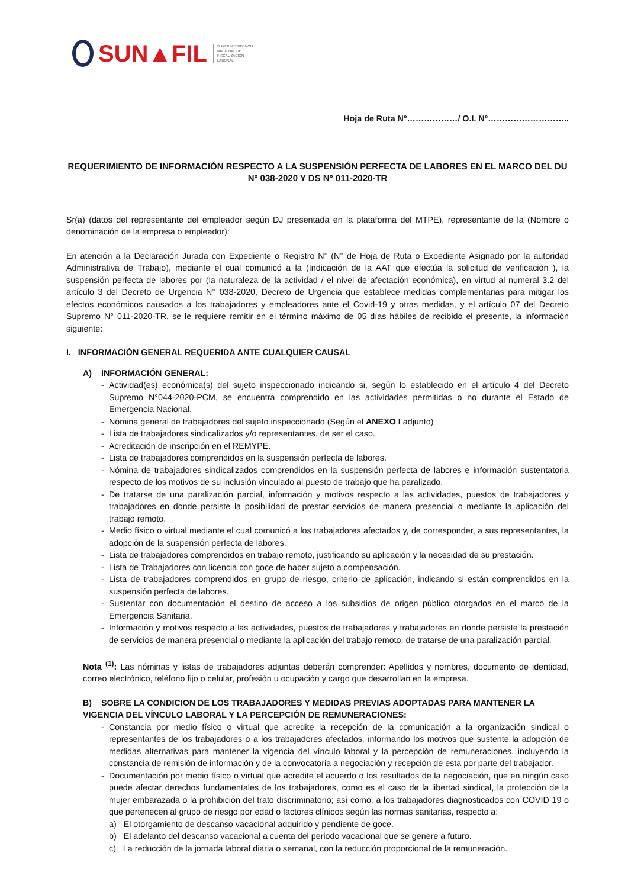SUN▲FIL
SUPERINTENDENCIA
NACIONAL DE
FISCALIZACIÓN
LABORAL
Hoja de Ruta N°………………/ O.I. N°………………………..
REQUERIMIENTO DE INFORMACIÓN RESPECTO A LA SUSPENSIÓN PERFECTA DE LABORES EN EL MARCO DEL DU N° 038-2020 Y DS N° 011-2020-TR
Sr(a) (datos del representante del empleador según DJ presentada en la plataforma del MTPE), representante de la (Nombre o denominación de la empresa o empleador):
En atención a la Declaración Jurada con Expediente o Registro N° (N° de Hoja de Ruta o Expediente Asignado por la autoridad Administrativa de Trabajo), mediante el cual comunicó a la (Indicación de la AAT que efectúa la solicitud de verificación ), la suspensión perfecta de labores por (la naturaleza de la actividad / el nivel de afectación económica), en virtud al numeral 3.2 del artículo 3 del Decreto de Urgencia N° 038-2020, Decreto de Urgencia que establece medidas complementarias para mitigar los efectos económicos causados a los trabajadores y empleadores ante el Covid-19 y otras medidas, y el artículo 07 del Decreto Supremo N° 011-2020-TR, se le requiere remitir en el término máximo de 05 días hábiles de recibido el presente, la información siguiente:
I. INFORMACIÓN GENERAL REQUERIDA ANTE CUALQUIER CAUSAL
A) INFORMACIÓN GENERAL:
- Actividad(es) económica(s) del sujeto inspeccionado indicando si, según lo establecido en el artículo 4 del Decreto Supremo N°044-2020-PCM, se encuentra comprendido en las actividades permitidas o no durante el Estado de Emergencia Nacional.
- Nómina general de trabajadores del sujeto inspeccionado (Según el ANEXO I adjunto)
- Lista de trabajadores sindicalizados y/o representantes, de ser el caso.
- Acreditación de inscripción en el REMYPE.
- Lista de trabajadores comprendidos en la suspensión perfecta de labores.
- Nómina de trabajadores sindicalizados comprendidos en la suspensión perfecta de labores e información sustentatoria respecto de los motivos de su inclusión vinculado al puesto de trabajo que ha paralizado.
- De tratarse de una paralización parcial, información y motivos respecto a las actividades, puestos de trabajadores y trabajadores en donde persiste la posibilidad de prestar servicios de manera presencial o mediante la aplicación del trabajo remoto.
- Medio físico o virtual mediante el cual comunicó a los trabajadores afectados y, de corresponder, a sus representantes, la adopción de la suspensión perfecta de labores.
- Lista de trabajadores comprendidos en trabajo remoto, justificando su aplicación y la necesidad de su prestación.
- Lista de Trabajadores con licencia con goce de haber sujeto a compensación.
- Lista de trabajadores comprendidos en grupo de riesgo, criterio de aplicación, indicando si están comprendidos en la suspensión perfecta de labores.
- Sustentar con documentación el destino de acceso a los subsidios de origen público otorgados en el marco de la Emergencia Sanitaria.
- Información y motivos respecto a las actividades, puestos de trabajadores y trabajadores en donde persiste la prestación de servicios de manera presencial o mediante la aplicación del trabajo remoto, de tratarse de una paralización parcial.
Nota <sup>(1)</sup>: Las nóminas y listas de trabajadores adjuntas deberán comprender: Apellidos y nombres, documento de identidad, correo electrónico, teléfono fijo o celular, profesión u ocupación y cargo que desarrollan en la empresa.
B) SOBRE LA CONDICION DE LOS TRABAJADORES Y MEDIDAS PREVIAS ADOPTADAS PARA MANTENER LA VIGENCIA DEL VÍNCULO LABORAL Y LA PERCEPCIÓN DE REMUNERACIONES:
- Constancia por medio físico o virtual que acredite la recepción de la comunicación a la organización sindical o representantes de los trabajadores o a los trabajadores afectados, informando los motivos que sustente la adopción de medidas alternativas para mantener la vigencia del vínculo laboral y la percepción de remuneraciones, incluyendo la constancia de remisión de información y de la convocatoria a negociación y recepción de esta por parte del trabajador.
- Documentación por medio físico o virtual que acredite el acuerdo o los resultados de la negociación, que en ningún caso puede afectar derechos fundamentales de los trabajadores, como es el caso de la libertad sindical, la protección de la mujer embarazada o la prohibición del trato discriminatorio; así como, a los trabajadores diagnosticados con COVID 19 o que pertenecen al grupo de riesgo por edad o factores clínicos según las normas sanitarias, respecto a:
a) El otorgamiento de descanso vacacional adquirido y pendiente de goce.
b) El adelanto del descanso vacacional a cuenta del periodo vacacional que se genere a futuro.
c) La reducción de la jornada laboral diaria o semanal, con la reducción proporcional de la remuneración.